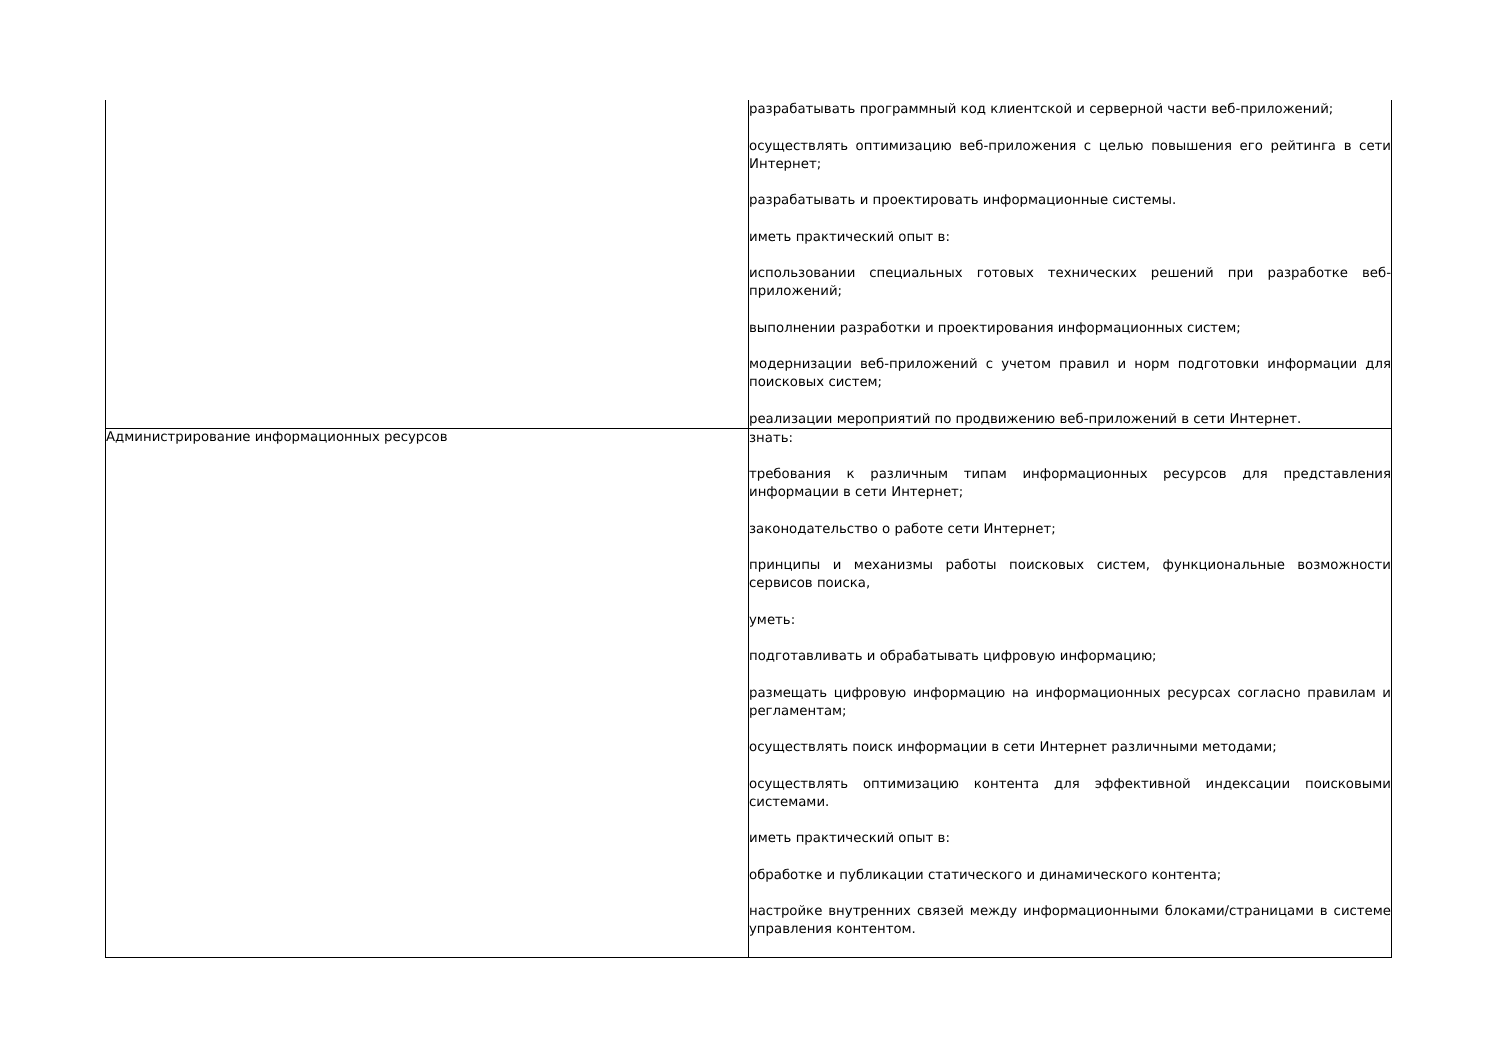| | разрабатывать программный код клиентской и серверной части веб-приложений; осуществлять оптимизацию веб-приложения с целью повышения его рейтинга в сети Интернет; разрабатывать и проектировать информационные системы. иметь практический опыт в: использовании специальных готовых технических решений при разработке веб-приложений; выполнении разработки и проектирования информационных систем; модернизации веб-приложений с учетом правил и норм подготовки информации для поисковых систем; реализации мероприятий по продвижению веб-приложений в сети Интернет. |
| Администрирование информационных ресурсов | знать: требования к различным типам информационных ресурсов для представления информации в сети Интернет; законодательство о работе сети Интернет; принципы и механизмы работы поисковых систем, функциональные возможности сервисов поиска, уметь: подготавливать и обрабатывать цифровую информацию; размещать цифровую информацию на информационных ресурсах согласно правилам и регламентам; осуществлять поиск информации в сети Интернет различными методами; осуществлять оптимизацию контента для эффективной индексации поисковыми системами. иметь практический опыт в: обработке и публикации статического и динамического контента; настройке внутренних связей между информационными блоками/страницами в системе управления контентом. |